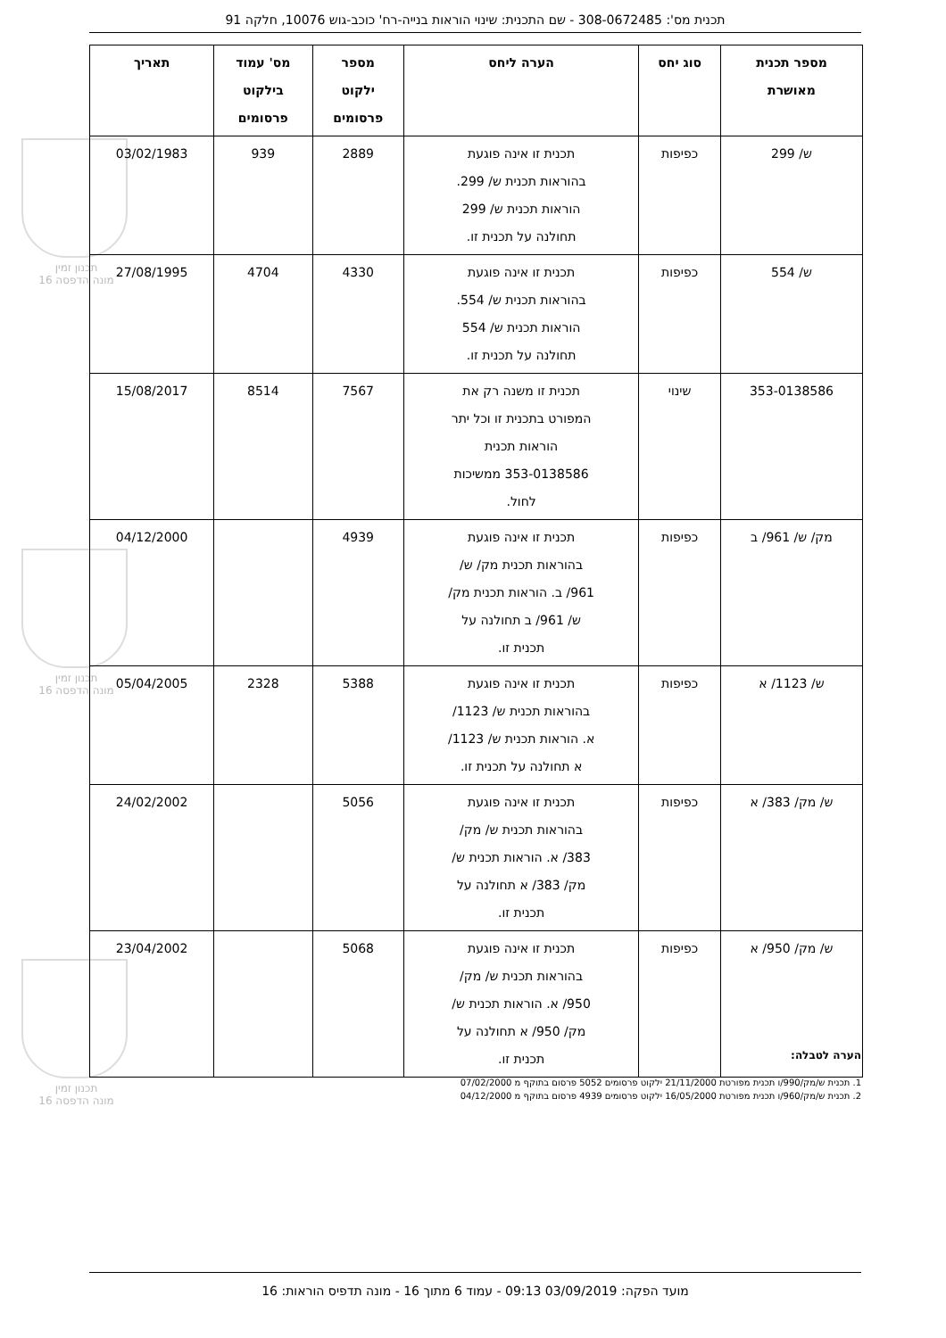תכנית מס': 308-0672485 - שם התכנית: שינוי הוראות בנייה-רח' כוכב-גוש 10076, חלקה 91
תכנון זמין
מונה הדפסה 16
תכנון זמין
מונה הדפסה 16
תכנון זמין
מונה הדפסה 16
| מספר תכנית מאושרת | סוג יחס | הערה ליחס | מספר ילקוט פרסומים | מס' עמוד בילקוט פרסומים | תאריך |
| --- | --- | --- | --- | --- | --- |
| ש/ 299 | כפיפות | תכנית זו אינה פוגעת בהוראות תכנית ש/ 299. הוראות תכנית ש/ 299 תחולנה על תכנית זו. | 2889 | 939 | 03/02/1983 |
| ש/ 554 | כפיפות | תכנית זו אינה פוגעת בהוראות תכנית ש/ 554. הוראות תכנית ש/ 554 תחולנה על תכנית זו. | 4330 | 4704 | 27/08/1995 |
| 353-0138586 | שינוי | תכנית זו משנה רק את המפורט בתכנית זו וכל יתר הוראות תכנית 353-0138586 ממשיכות לחול. | 7567 | 8514 | 15/08/2017 |
| מק/ ש/ 961/ ב | כפיפות | תכנית זו אינה פוגעת בהוראות תכנית מק/ ש/ 961/ ב. הוראות תכנית מק/ ש/ 961/ ב תחולנה על תכנית זו. | 4939 | | 04/12/2000 |
| ש/ 1123/ א | כפיפות | תכנית זו אינה פוגעת בהוראות תכנית ש/ 1123/ א. הוראות תכנית ש/ 1123/ א תחולנה על תכנית זו. | 5388 | 2328 | 05/04/2005 |
| ש/ מק/ 383/ א | כפיפות | תכנית זו אינה פוגעת בהוראות תכנית ש/ מק/ 383/ א. הוראות תכנית ש/ מק/ 383/ א תחולנה על תכנית זו. | 5056 | | 24/02/2002 |
| ש/ מק/ 950/ א | כפיפות | תכנית זו אינה פוגעת בהוראות תכנית ש/ מק/ 950/ א. הוראות תכנית ש/ מק/ 950/ א תחולנה על תכנית זו. | 5068 | | 23/04/2002 |
הערה לטבלה:
1. תכנית ש/מק/990/ו תכנית מפורטת 21/11/2000 ילקוט פרסומים 5052 פרסום בתוקף מ 07/02/2000
2. תכנית ש/מק/960/ו תכנית מפורטת 16/05/2000 ילקוט פרסומים 4939 פרסום בתוקף מ 04/12/2000
מועד הפקה: 03/09/2019 09:13 - עמוד 6 מתוך 16 - מונה תדפיס הוראות: 16